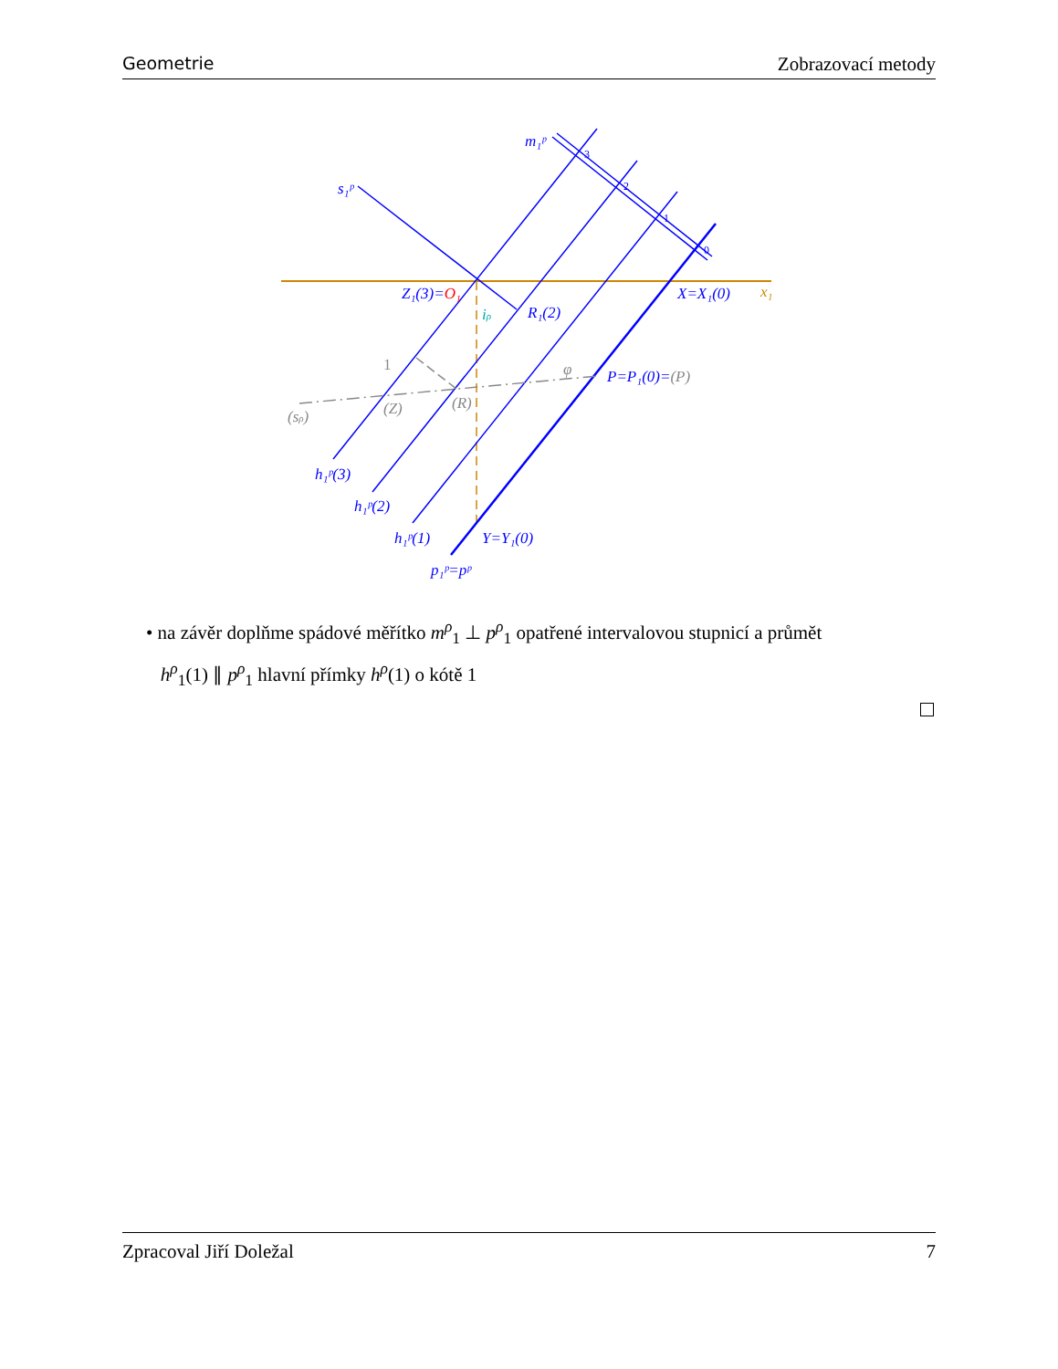Geometrie Zobrazovací metody
m₁ᵖ
s₁ᵖ
Z₁(3)=O₁
X=X₁(0)
x₁
R₁(2)
iρ
P=P₁(0)=(P)
(sρ)
(Z)
(R)
h₁ᵖ(3)
h₁ᵖ(2)
h₁ᵖ(1)
Y=Y₁(0)
p₁ᵖ=pᵖ
3
2
1
0
1
φ
• na závěr doplňme spádové měřítko m<sup>ρ</sup><sub>1</sub> ⊥ p<sup>ρ</sup><sub>1</sub> opatřené intervalovou stupnicí a průmět
h<sup>ρ</sup><sub>1</sub>(1) ∥ p<sup>ρ</sup><sub>1</sub> hlavní přímky h<sup>ρ</sup>(1) o kótě 1
Zpracoval Jiří Doležal 7